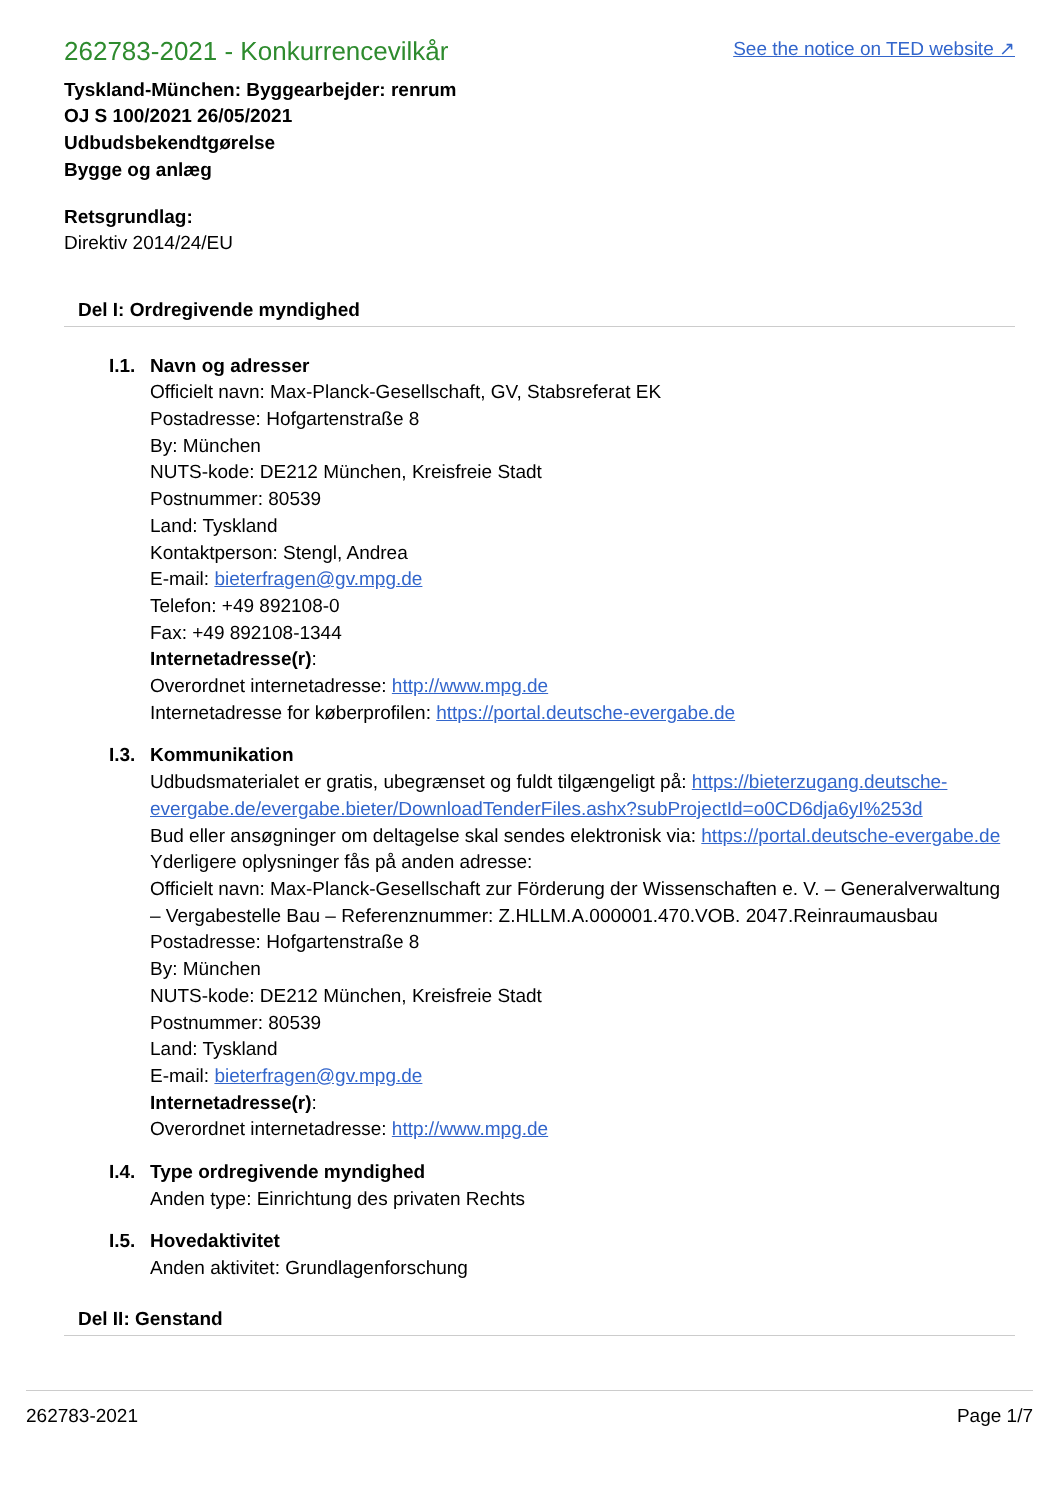262783-2021 - Konkurrencevilkår
See the notice on TED website ↗
Tyskland-München: Byggearbejder: renrum
OJ S 100/2021 26/05/2021
Udbudsbekendtgørelse
Bygge og anlæg
Retsgrundlag:
Direktiv 2014/24/EU
Del I: Ordregivende myndighed
I.1.
Navn og adresser
Officielt navn: Max-Planck-Gesellschaft, GV, Stabsreferat EK
Postadresse: Hofgartenstraße 8
By: München
NUTS-kode: DE212 München, Kreisfreie Stadt
Postnummer: 80539
Land: Tyskland
Kontaktperson: Stengl, Andrea
E-mail: bieterfragen@gv.mpg.de
Telefon: +49 892108-0
Fax: +49 892108-1344
Internetadresse(r):
Overordnet internetadresse: http://www.mpg.de
Internetadresse for køberprofilen: https://portal.deutsche-evergabe.de
I.3.
Kommunikation
Udbudsmaterialet er gratis, ubegrænset og fuldt tilgængeligt på: https://bieterzugang.deutsche-evergabe.de/evergabe.bieter/DownloadTenderFiles.ashx?subProjectId=o0CD6dja6yI%253d
Bud eller ansøgninger om deltagelse skal sendes elektronisk via: https://portal.deutsche-evergabe.de
Yderligere oplysninger fås på anden adresse:
Officielt navn: Max-Planck-Gesellschaft zur Förderung der Wissenschaften e. V. – Generalverwaltung – Vergabestelle Bau – Referenznummer: Z.HLLM.A.000001.470.VOB. 2047.Reinraumausbau
Postadresse: Hofgartenstraße 8
By: München
NUTS-kode: DE212 München, Kreisfreie Stadt
Postnummer: 80539
Land: Tyskland
E-mail: bieterfragen@gv.mpg.de
Internetadresse(r):
Overordnet internetadresse: http://www.mpg.de
I.4.
Type ordregivende myndighed
Anden type: Einrichtung des privaten Rechts
I.5.
Hovedaktivitet
Anden aktivitet: Grundlagenforschung
Del II: Genstand
262783-2021 Page 1/7